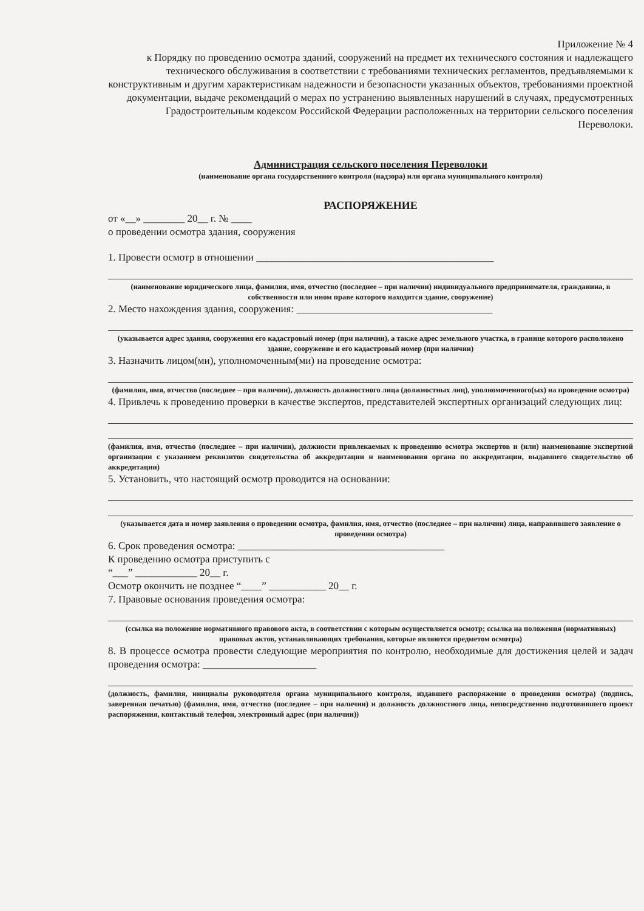Приложение № 4
к Порядку по проведению осмотра зданий, сооружений на предмет их технического состояния и надлежащего технического обслуживания в соответствии с требованиями технических регламентов, предъявляемыми к конструктивным и другим характеристикам надежности и безопасности указанных объектов, требованиями проектной документации, выдаче рекомендаций о мерах по устранению выявленных нарушений в случаях, предусмотренных Градостроительным кодексом Российской Федерации расположенных на территории сельского поселения Переволоки.
Администрация сельского поселения Переволоки
(наименование органа государственного контроля (надзора) или органа муниципального контроля)
РАСПОРЯЖЕНИЕ
от «__» ________ 20__ г. № ____
о проведении осмотра здания, сооружения
1. Провести осмотр в отношении ______________________________________________
(наименование юридического лица, фамилия, имя, отчество (последнее – при наличии) индивидуального предпринимателя, гражданина, в собственности или ином праве которого находится здание, сооружение)
2. Место нахождения здания, сооружения: ______________________________________
(указывается адрес здания, сооружения его кадастровый номер (при наличии), а также адрес земельного участка, в границе которого расположено здание, сооружение и его кадастровый номер (при наличии)
3. Назначить лицом(ми), уполномоченным(ми) на проведение осмотра:
(фамилия, имя, отчество (последнее – при наличии), должность должностного лица (должностных лиц), уполномоченного(ых) на проведение осмотра)
4. Привлечь к проведению проверки в качестве экспертов, представителей экспертных организаций следующих лиц:
(фамилия, имя, отчество (последнее – при наличии), должности привлекаемых к проведению осмотра экспертов и (или) наименование экспертной организации с указанием реквизитов свидетельства об аккредитации и наименования органа по аккредитации, выдавшего свидетельство об аккредитации)
5. Установить, что настоящий осмотр проводится на основании:
(указывается дата и номер заявления о проведении осмотра, фамилия, имя, отчество (последнее – при наличии) лица, направившего заявление о проведении осмотра)
6. Срок проведения осмотра: ________________________________________
К проведению осмотра приступить с
“___” ____________ 20__ г.
Осмотр окончить не позднее “____” ___________ 20__ г.
7. Правовые основания проведения осмотра:
(ссылка на положение нормативного правового акта, в соответствии с которым осуществляется осмотр; ссылка на положения (нормативных) правовых актов, устанавливающих требования, которые являются предметом осмотра)
8. В процессе осмотра провести следующие мероприятия по контролю, необходимые для достижения целей и задач проведения осмотра: ______________________
(должность, фамилия, инициалы руководителя органа муниципального контроля, издавшего распоряжение о проведении осмотра) (подпись, заверенная печатью) (фамилия, имя, отчество (последнее – при наличии) и должность должностного лица, непосредственно подготовившего проект распоряжения, контактный телефон, электронный адрес (при наличии))